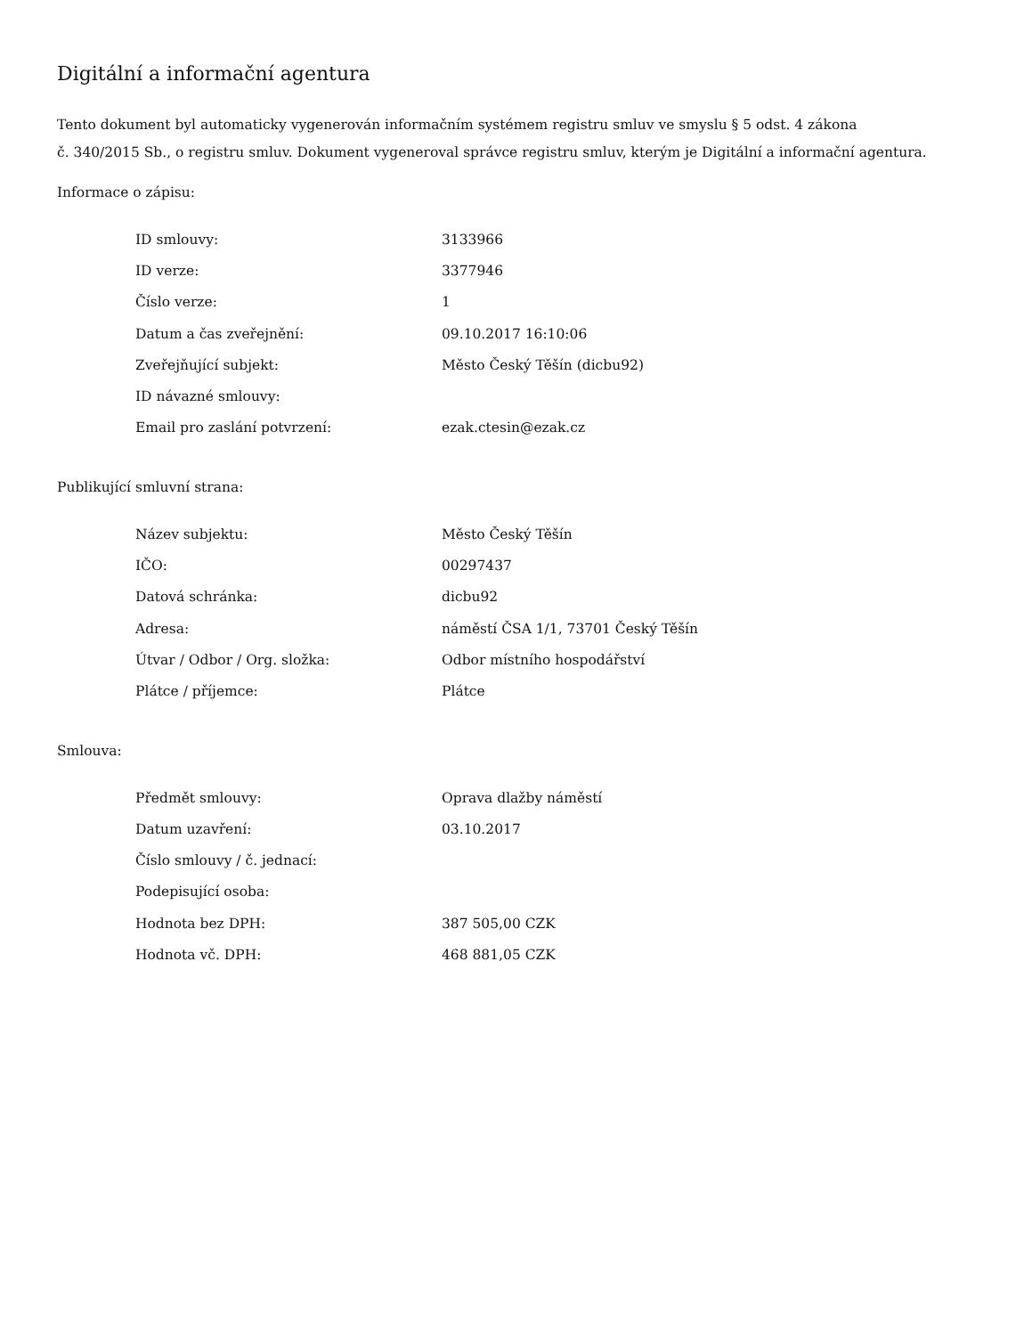Digitální a informační agentura
Tento dokument byl automaticky vygenerován informačním systémem registru smluv ve smyslu § 5 odst. 4 zákona
č. 340/2015 Sb., o registru smluv. Dokument vygeneroval správce registru smluv, kterým je Digitální a informační agentura.
Informace o zápisu:
| ID smlouvy: | 3133966 |
| ID verze: | 3377946 |
| Číslo verze: | 1 |
| Datum a čas zveřejnění: | 09.10.2017 16:10:06 |
| Zveřejňující subjekt: | Město Český Těšín (dicbu92) |
| ID návazné smlouvy: | |
| Email pro zaslání potvrzení: | ezak.ctesin@ezak.cz |
Publikující smluvní strana:
| Název subjektu: | Město Český Těšín |
| IČO: | 00297437 |
| Datová schránka: | dicbu92 |
| Adresa: | náměstí ČSA 1/1, 73701 Český Těšín |
| Útvar / Odbor / Org. složka: | Odbor místního hospodářství |
| Plátce / příjemce: | Plátce |
Smlouva:
| Předmět smlouvy: | Oprava dlažby náměstí |
| Datum uzavření: | 03.10.2017 |
| Číslo smlouvy / č. jednací: | |
| Podepisující osoba: | |
| Hodnota bez DPH: | 387 505,00 CZK |
| Hodnota vč. DPH: | 468 881,05 CZK |